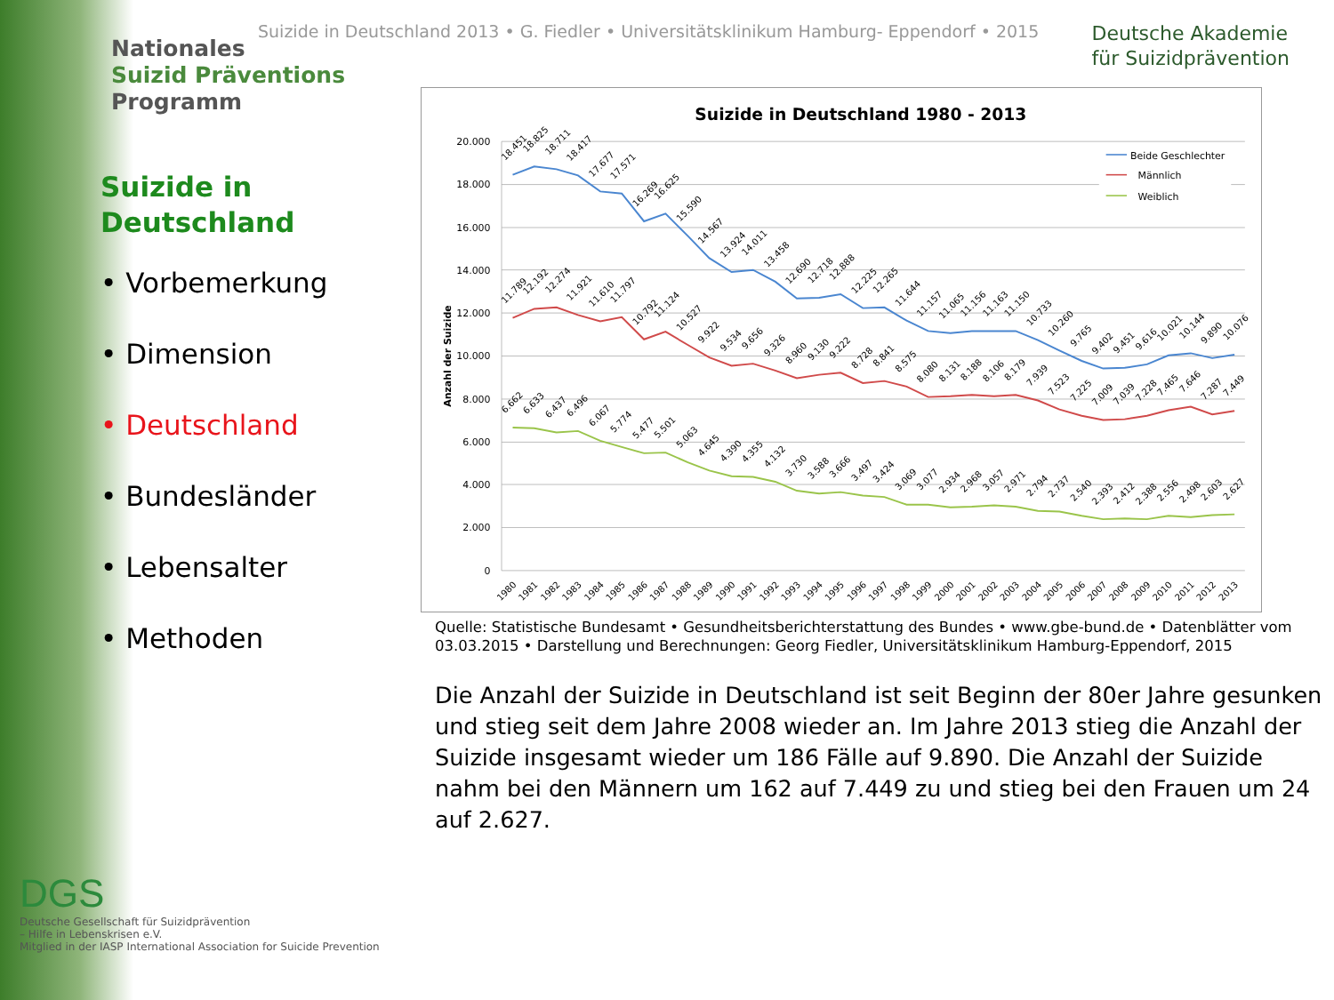Nationales
Suizid Präventions
Programm
Suizide in
Deutschland
• Vorbemerkung
• Dimension
• Deutschland
• Bundesländer
• Lebensalter
• Methoden
DGS
Deutsche Gesellschaft für Suizidprävention
– Hilfe in Lebenskrisen e.V.
Mitglied in der IASP International Association for Suicide Prevention
Suizide in Deutschland 2013 • G. Fiedler • Universitätsklinikum Hamburg- Eppendorf • 2015
Deutsche Akademie
für Suizidprävention
Suizide in Deutschland 1980 - 2013
20.000
18.000
16.000
14.000
12.000
10.000
8.000
6.000
4.000
2.000
0
Anzahl der Suizide
Beide Geschlechter
Männlich
Weiblich
18.451
18.825
18.711
18.417
17.677
17.571
16.269
16.625
15.590
14.567
13.924
14.011
13.458
12.690
12.718
12.888
12.225
12.265
11.644
11.157
11.065
11.156
11.163
11.150
10.733
10.260
9.765
9.402
9.451
9.616
10.021
10.144
9.890
10.076
11.789
12.192
12.274
11.921
11.610
11.797
10.792
11.124
10.527
9.922
9.534
9.656
9.326
8.960
9.130
9.222
8.728
8.841
8.575
8.080
8.131
8.188
8.106
8.179
7.939
7.523
7.225
7.009
7.039
7.228
7.465
7.646
7.287
7.449
6.662
6.633
6.437
6.496
6.067
5.774
5.477
5.501
5.063
4.645
4.390
4.355
4.132
3.730
3.588
3.666
3.497
3.424
3.069
3.077
2.934
2.968
3.057
2.971
2.794
2.737
2.540
2.393
2.412
2.388
2.556
2.498
2.603
2.627
1980
1981
1982
1983
1984
1985
1986
1987
1988
1989
1990
1991
1992
1993
1994
1995
1996
1997
1998
1999
2000
2001
2002
2003
2004
2005
2006
2007
2008
2009
2010
2011
2012
2013
Quelle: Statistische Bundesamt • Gesundheitsberichterstattung des Bundes • www.gbe-bund.de • Datenblätter vom 03.03.2015 • Darstellung und Berechnungen: Georg Fiedler, Universitätsklinikum Hamburg-Eppendorf, 2015
Die Anzahl der Suizide in Deutschland ist seit Beginn der 80er Jahre gesunken und stieg seit dem Jahre 2008 wieder an. Im Jahre 2013 stieg die Anzahl der Suizide insgesamt wieder um 186 Fälle auf 9.890. Die Anzahl der Suizide nahm bei den Männern um 162 auf 7.449 zu und stieg bei den Frauen um 24 auf 2.627.